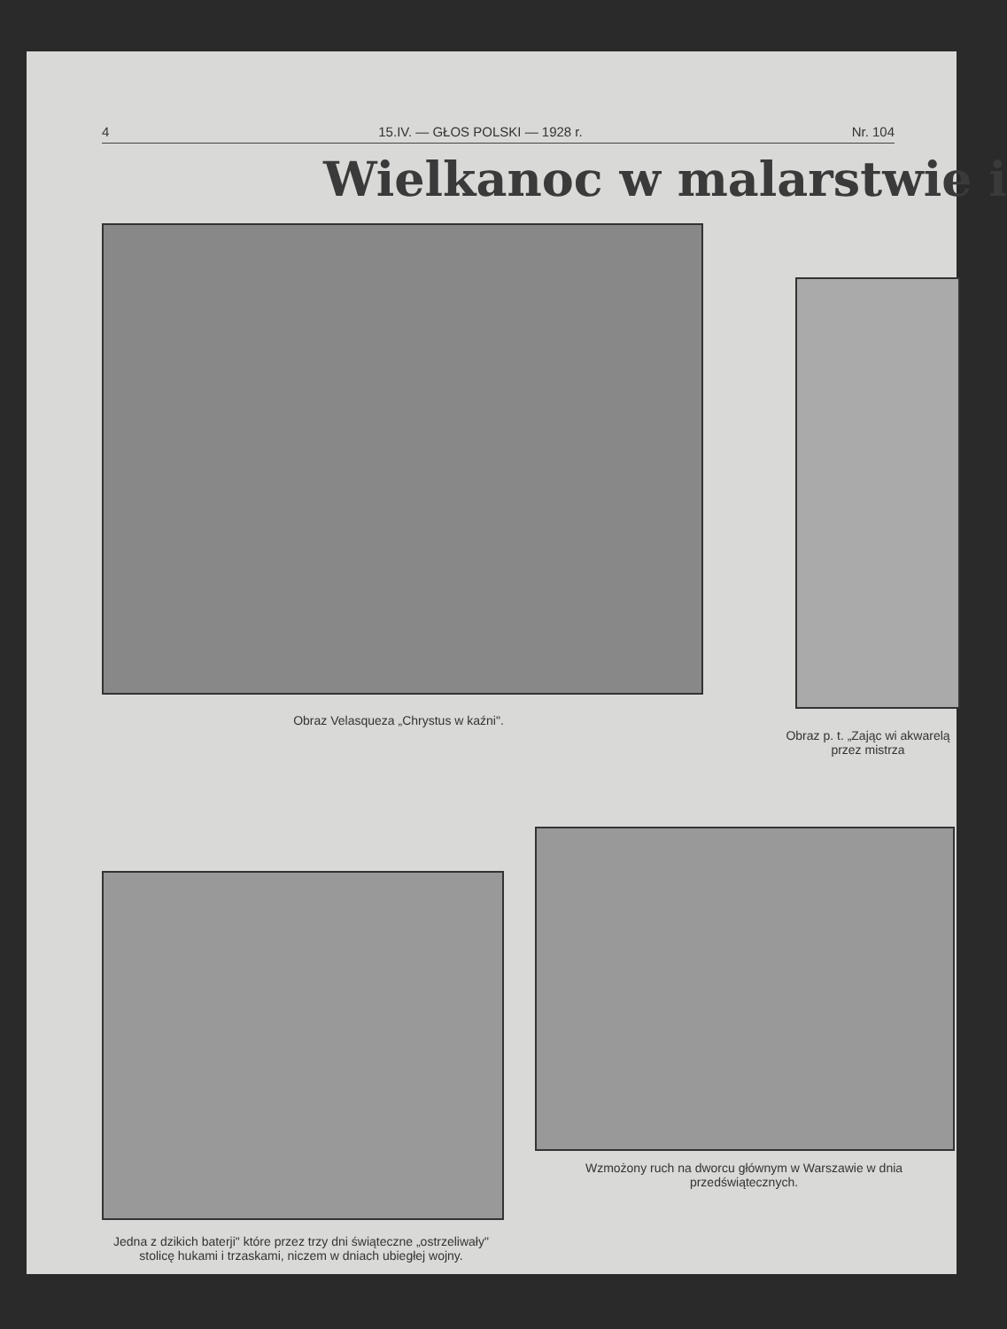4 15.IV. — GŁOS POLSKI — 1928 r. Nr. 104
Wielkanoc w malarstwie i
Obraz Velasqueza „Chrystus w kaźni".
Obraz p. t. „Zając wi akwarelą przez mistrza
Wzmożony ruch na dworcu głównym w Warszawie w dnia przedświątecznych.
Jedna z dzikich baterji" które przez trzy dni świąteczne „ostrzeliwały" stolicę hukami i trzaskami, niczem w dniach ubiegłej wojny.